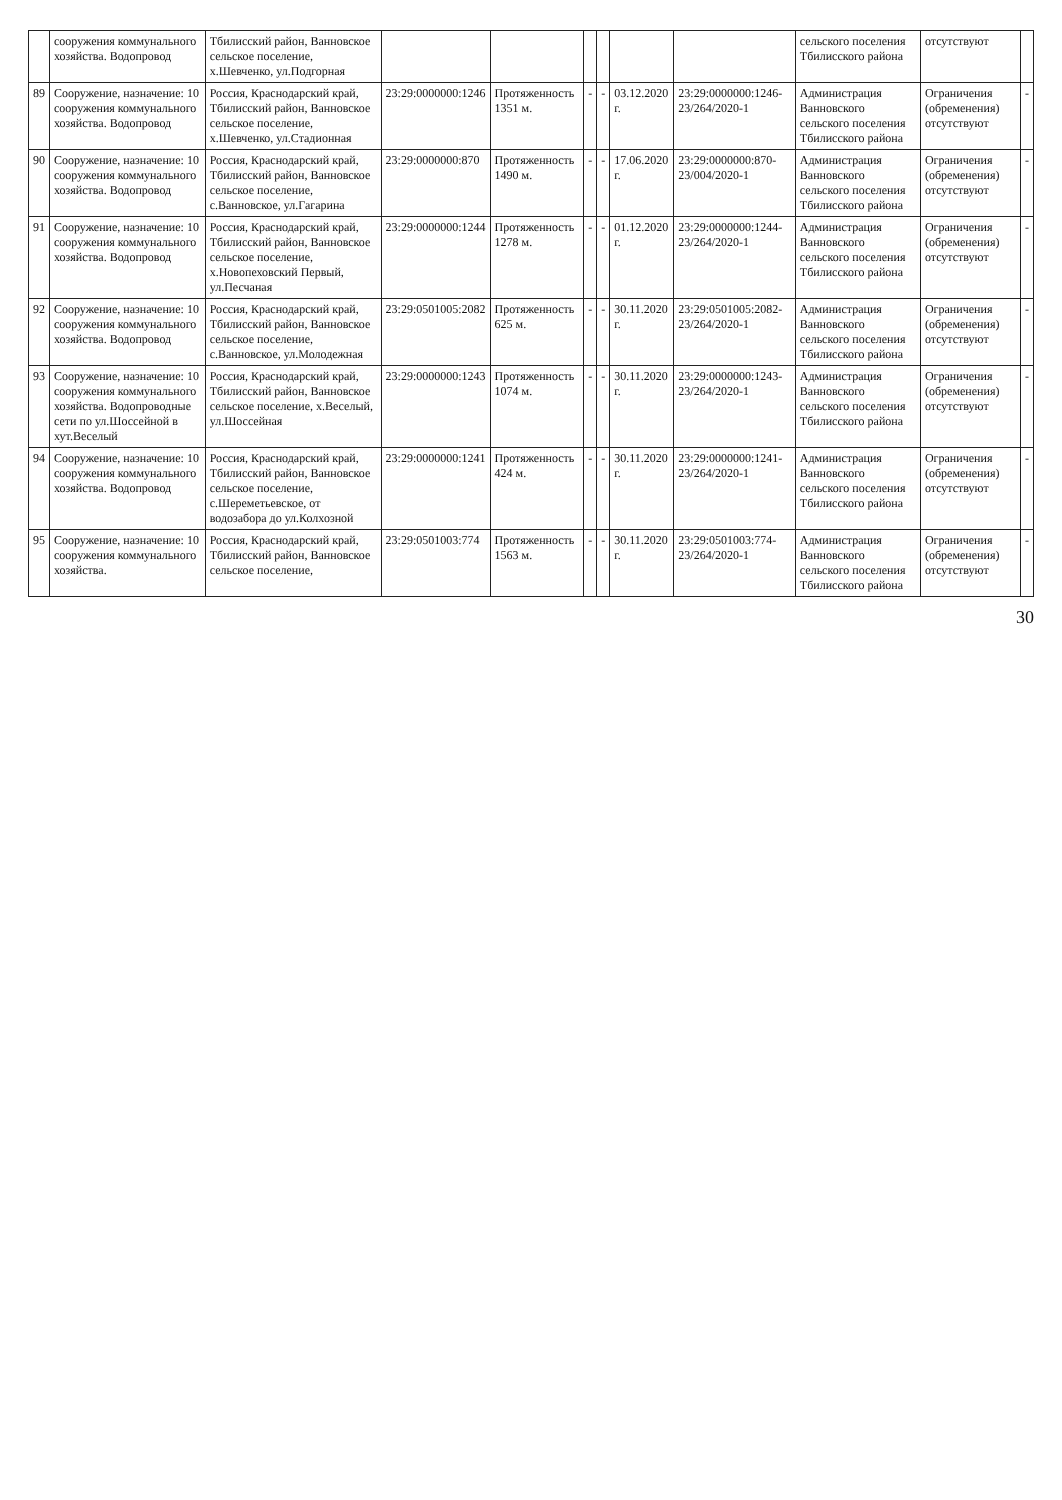| | сооружения коммунального хозяйства. Водопровод | Тбилисский район, Ванновское сельское поселение, х.Шевченко, ул.Подгорная | | | | | | | сельского поселения Тбилисского района | отсутствуют | |
| 89 | Сооружение, назначение: 10 сооружения коммунального хозяйства. Водопровод | Россия, Краснодарский край, Тбилисский район, Ванновское сельское поселение, х.Шевченко, ул.Стадионная | 23:29:0000000:1246 | Протяженность 1351 м. | - | - | 03.12.2020 г. | 23:29:0000000:1246-23/264/2020-1 | Администрация Ванновского сельского поселения Тбилисского района | Ограничения (обременения) отсутствуют | - |
| 90 | Сооружение, назначение: 10 сооружения коммунального хозяйства. Водопровод | Россия, Краснодарский край, Тбилисский район, Ванновское сельское поселение, с.Ванновское, ул.Гагарина | 23:29:0000000:870 | Протяженность 1490 м. | - | - | 17.06.2020 г. | 23:29:0000000:870-23/004/2020-1 | Администрация Ванновского сельского поселения Тбилисского района | Ограничения (обременения) отсутствуют | - |
| 91 | Сооружение, назначение: 10 сооружения коммунального хозяйства. Водопровод | Россия, Краснодарский край, Тбилисский район, Ванновское сельское поселение, х.Новопеховский Первый, ул.Песчаная | 23:29:0000000:1244 | Протяженность 1278 м. | - | - | 01.12.2020 г. | 23:29:0000000:1244-23/264/2020-1 | Администрация Ванновского сельского поселения Тбилисского района | Ограничения (обременения) отсутствуют | - |
| 92 | Сооружение, назначение: 10 сооружения коммунального хозяйства. Водопровод | Россия, Краснодарский край, Тбилисский район, Ванновское сельское поселение, с.Ванновское, ул.Молодежная | 23:29:0501005:2082 | Протяженность 625 м. | - | - | 30.11.2020 г. | 23:29:0501005:2082-23/264/2020-1 | Администрация Ванновского сельского поселения Тбилисского района | Ограничения (обременения) отсутствуют | - |
| 93 | Сооружение, назначение: 10 сооружения коммунального хозяйства. Водопроводные сети по ул.Шоссейной в хут.Веселый | Россия, Краснодарский край, Тбилисский район, Ванновское сельское поселение, х.Веселый, ул.Шоссейная | 23:29:0000000:1243 | Протяженность 1074 м. | - | - | 30.11.2020 г. | 23:29:0000000:1243-23/264/2020-1 | Администрация Ванновского сельского поселения Тбилисского района | Ограничения (обременения) отсутствуют | - |
| 94 | Сооружение, назначение: 10 сооружения коммунального хозяйства. Водопровод | Россия, Краснодарский край, Тбилисский район, Ванновское сельское поселение, с.Шереметьевское, от водозабора до ул.Колхозной | 23:29:0000000:1241 | Протяженность 424 м. | - | - | 30.11.2020 г. | 23:29:0000000:1241-23/264/2020-1 | Администрация Ванновского сельского поселения Тбилисского района | Ограничения (обременения) отсутствуют | - |
| 95 | Сооружение, назначение: 10 сооружения коммунального хозяйства. | Россия, Краснодарский край, Тбилисский район, Ванновское сельское поселение, | 23:29:0501003:774 | Протяженность 1563 м. | - | - | 30.11.2020 г. | 23:29:0501003:774-23/264/2020-1 | Администрация Ванновского сельского поселения Тбилисского района | Ограничения (обременения) отсутствуют | - |
30